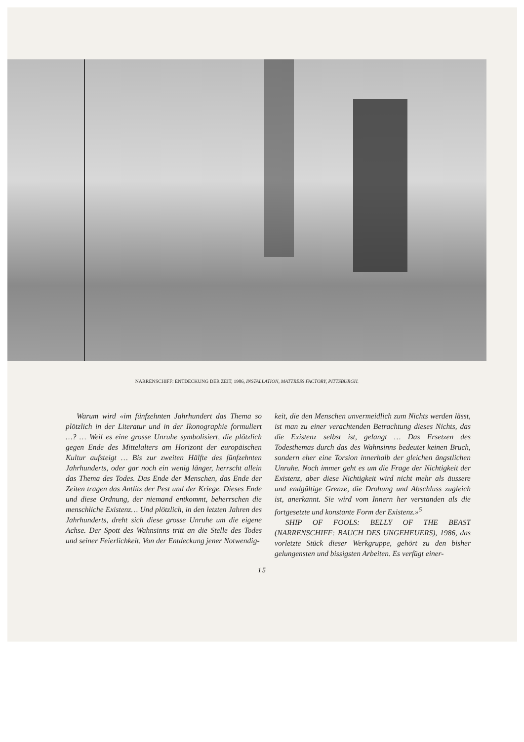NARRENSCHIFF: ENTDECKUNG DER ZEIT, 1986, INSTALLATION, MATTRESS FACTORY, PITTSBURGH.
Warum wird «im fünfzehnten Jahrhundert das Thema so plötzlich in der Literatur und in der Ikonographie formuliert …? … Weil es eine grosse Unruhe symbolisiert, die plötzlich gegen Ende des Mittelalters am Horizont der europäischen Kultur aufsteigt … Bis zur zweiten Hälfte des fünfzehnten Jahrhunderts, oder gar noch ein wenig länger, herrscht allein das Thema des Todes. Das Ende der Menschen, das Ende der Zeiten tragen das Antlitz der Pest und der Kriege. Dieses Ende und diese Ordnung, der niemand entkommt, beherrschen die menschliche Existenz… Und plötzlich, in den letzten Jahren des Jahrhunderts, dreht sich diese grosse Unruhe um die eigene Achse. Der Spott des Wahnsinns tritt an die Stelle des Todes und seiner Feierlichkeit. Von der Entdeckung jener Notwendig-
keit, die den Menschen unvermeidlich zum Nichts werden lässt, ist man zu einer verachtenden Betrachtung dieses Nichts, das die Existenz selbst ist, gelangt … Das Ersetzen des Todesthemas durch das des Wahnsinns bedeutet keinen Bruch, sondern eher eine Torsion innerhalb der gleichen ängstlichen Unruhe. Noch immer geht es um die Frage der Nichtigkeit der Existenz, aber diese Nichtigkeit wird nicht mehr als äussere und endgültige Grenze, die Drohung und Abschluss zugleich ist, anerkannt. Sie wird vom Innern her verstanden als die fortgesetzte und konstante Form der Existenz.»<sup>5</sup>
SHIP OF FOOLS: BELLY OF THE BEAST (NARRENSCHIFF: BAUCH DES UNGEHEUERS), 1986, das vorletzte Stück dieser Werkgruppe, gehört zu den bisher gelungensten und bissigsten Arbeiten. Es verfügt einer-
15